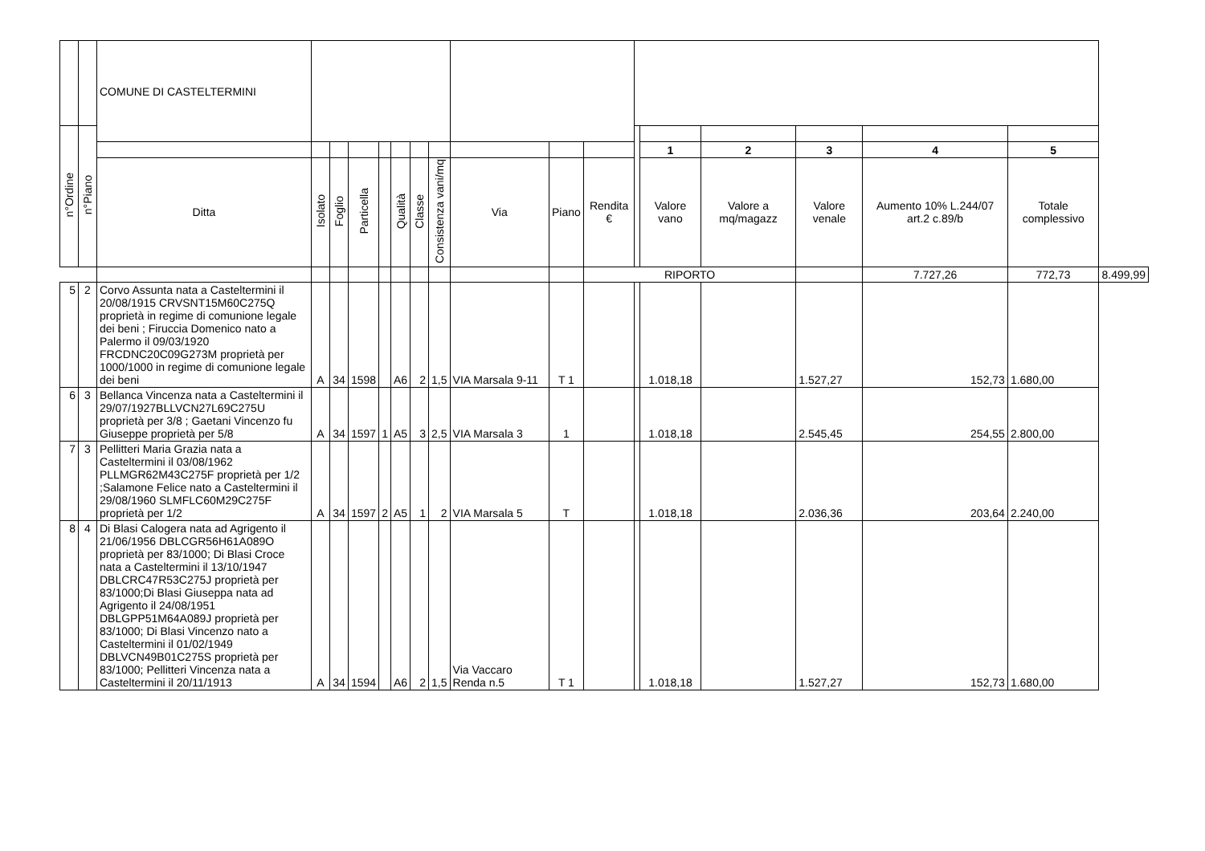| | | COMUNE DI CASTELTERMINI | | | | | | | | | | | | | | | | | |
| --- | --- | --- | --- | --- | --- | --- | --- | --- | --- | --- | --- | --- | --- | --- | --- | --- | --- | --- | --- |
| n°Ordine | n°Piano | | | | | | | | | | | | | | | | | | |
| | | | | | | | | | | | | | | 1 | 2 | 3 | 4 | 5 | |
| | | Ditta | Isolato | Foglio | Particella | | Qualità | Classe | Consistenza vani/mq | Via | Piano | Rendita € | | Valore vano | Valore a mq/magazz | Valore venale | Aumento 10% L.244/07 art.2 c.89/b | Totale complessivo | |
| | | | | | | | | | | | | RIPORTO | | | | | 7.727,26 | 772,73 | 8.499,99 |
| 5 | 2 | Corvo Assunta nata a Casteltermini il 20/08/1915 CRVSNT15M60C275Q proprietà in regime di comunione legale dei beni ; Firuccia Domenico nato a Palermo il 09/03/1920 FRCDNC20C09G273M proprietà per 1000/1000 in regime di comunione legale dei beni | A | 34 | 1598 | | A6 | 2 | 1,5 | VIA Marsala 9-11 | T 1 | | | 1.018,18 | | 1.527,27 | 152,73 | 1.680,00 | |
| 6 | 3 | Bellanca Vincenza nata a Casteltermini il 29/07/1927BLLVCN27L69C275U proprietà per 3/8 ; Gaetani Vincenzo fu Giuseppe proprietà per 5/8 | A | 34 | 1597 | 1 | A5 | 3 | 2,5 | VIA Marsala 3 | 1 | | | 1.018,18 | | 2.545,45 | 254,55 | 2.800,00 | |
| 7 | 3 | Pellitteri Maria Grazia nata a Casteltermini il 03/08/1962 PLLMGR62M43C275F proprietà per 1/2 ;Salamone Felice nato a Casteltermini il 29/08/1960 SLMFLC60M29C275F proprietà per 1/2 | A | 34 | 1597 | 2 | A5 | 1 | 2 | VIA Marsala 5 | T | | | 1.018,18 | | 2.036,36 | 203,64 | 2.240,00 | |
| 8 | 4 | Di Blasi Calogera nata ad Agrigento il 21/06/1956 DBLCGR56H61A089O proprietà per 83/1000; Di Blasi Croce nata a Casteltermini il 13/10/1947 DBLCRC47R53C275J proprietà per 83/1000;Di Blasi Giuseppa nata ad Agrigento il 24/08/1951 DBLGPP51M64A089J proprietà per 83/1000; Di Blasi Vincenzo nato a Casteltermini il 01/02/1949 DBLVCN49B01C275S proprietà per 83/1000; Pellitteri Vincenza nata a Casteltermini il 20/11/1913 | A | 34 | 1594 | | A6 | 2 | 1,5 | Via Vaccaro Renda n.5 | T 1 | | | 1.018,18 | | 1.527,27 | 152,73 | 1.680,00 | |